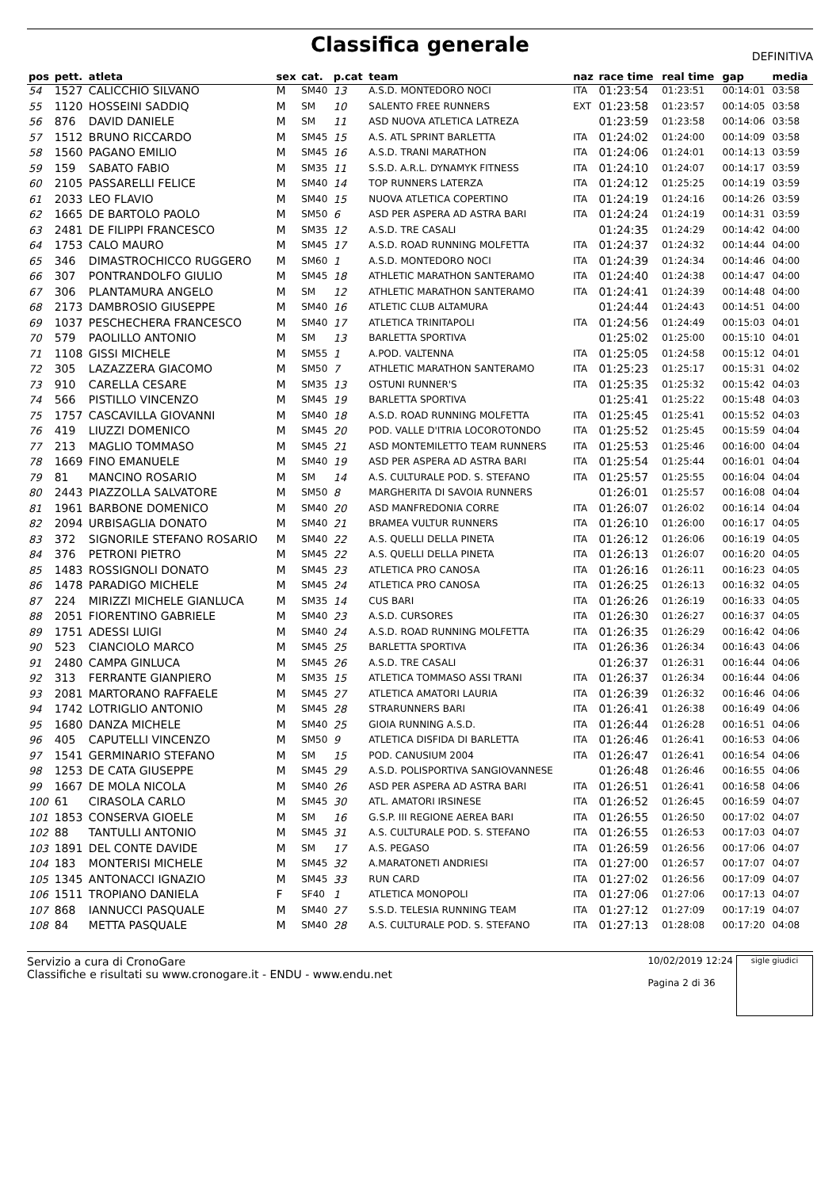Classifica generale
DEFINITIVA
| pos | pett. | atleta | sex | cat. | p.cat | team | naz | race time | real time | gap | media |
| --- | --- | --- | --- | --- | --- | --- | --- | --- | --- | --- | --- |
| 54 | 1527 | CALICCHIO SILVANO | M | SM40 | 13 | A.S.D. MONTEDORO NOCI | ITA | 01:23:54 | 01:23:51 | 00:14:01 | 03:58 |
| 55 | 1120 | HOSSEINI SADDIQ | M | SM | 10 | SALENTO FREE RUNNERS | EXT | 01:23:58 | 01:23:57 | 00:14:05 | 03:58 |
| 56 | 876 | DAVID DANIELE | M | SM | 11 | ASD NUOVA ATLETICA LATREZA | | 01:23:59 | 01:23:58 | 00:14:06 | 03:58 |
| 57 | 1512 | BRUNO RICCARDO | M | SM45 | 15 | A.S. ATL SPRINT BARLETTA | ITA | 01:24:02 | 01:24:00 | 00:14:09 | 03:58 |
| 58 | 1560 | PAGANO EMILIO | M | SM45 | 16 | A.S.D. TRANI MARATHON | ITA | 01:24:06 | 01:24:01 | 00:14:13 | 03:59 |
| 59 | 159 | SABATO FABIO | M | SM35 | 11 | S.S.D. A.R.L. DYNAMYK FITNESS | ITA | 01:24:10 | 01:24:07 | 00:14:17 | 03:59 |
| 60 | 2105 | PASSARELLI FELICE | M | SM40 | 14 | TOP RUNNERS LATERZA | ITA | 01:24:12 | 01:25:25 | 00:14:19 | 03:59 |
| 61 | 2033 | LEO FLAVIO | M | SM40 | 15 | NUOVA ATLETICA COPERTINO | ITA | 01:24:19 | 01:24:16 | 00:14:26 | 03:59 |
| 62 | 1665 | DE BARTOLO PAOLO | M | SM50 | 6 | ASD PER ASPERA AD ASTRA BARI | ITA | 01:24:24 | 01:24:19 | 00:14:31 | 03:59 |
| 63 | 2481 | DE FILIPPI FRANCESCO | M | SM35 | 12 | A.S.D. TRE CASALI | | 01:24:35 | 01:24:29 | 00:14:42 | 04:00 |
| 64 | 1753 | CALO MAURO | M | SM45 | 17 | A.S.D. ROAD RUNNING MOLFETTA | ITA | 01:24:37 | 01:24:32 | 00:14:44 | 04:00 |
| 65 | 346 | DIMASTROCHICCO RUGGERO | M | SM60 | 1 | A.S.D. MONTEDORO NOCI | ITA | 01:24:39 | 01:24:34 | 00:14:46 | 04:00 |
| 66 | 307 | PONTRANDOLFO GIULIO | M | SM45 | 18 | ATHLETIC MARATHON SANTERAMO | ITA | 01:24:40 | 01:24:38 | 00:14:47 | 04:00 |
| 67 | 306 | PLANTAMURA ANGELO | M | SM | 12 | ATHLETIC MARATHON SANTERAMO | ITA | 01:24:41 | 01:24:39 | 00:14:48 | 04:00 |
| 68 | 2173 | DAMBROSIO GIUSEPPE | M | SM40 | 16 | ATLETIC CLUB ALTAMURA | | 01:24:44 | 01:24:43 | 00:14:51 | 04:00 |
| 69 | 1037 | PESCHECHERA FRANCESCO | M | SM40 | 17 | ATLETICA TRINITAPOLI | ITA | 01:24:56 | 01:24:49 | 00:15:03 | 04:01 |
| 70 | 579 | PAOLILLO ANTONIO | M | SM | 13 | BARLETTA SPORTIVA | | 01:25:02 | 01:25:00 | 00:15:10 | 04:01 |
| 71 | 1108 | GISSI MICHELE | M | SM55 | 1 | A.POD. VALTENNA | ITA | 01:25:05 | 01:24:58 | 00:15:12 | 04:01 |
| 72 | 305 | LAZAZZERA GIACOMO | M | SM50 | 7 | ATHLETIC MARATHON SANTERAMO | ITA | 01:25:23 | 01:25:17 | 00:15:31 | 04:02 |
| 73 | 910 | CARELLA CESARE | M | SM35 | 13 | OSTUNI RUNNER'S | ITA | 01:25:35 | 01:25:32 | 00:15:42 | 04:03 |
| 74 | 566 | PISTILLO VINCENZO | M | SM45 | 19 | BARLETTA SPORTIVA | | 01:25:41 | 01:25:22 | 00:15:48 | 04:03 |
| 75 | 1757 | CASCAVILLA GIOVANNI | M | SM40 | 18 | A.S.D. ROAD RUNNING MOLFETTA | ITA | 01:25:45 | 01:25:41 | 00:15:52 | 04:03 |
| 76 | 419 | LIUZZI DOMENICO | M | SM45 | 20 | POD. VALLE D'ITRIA LOCOROTONDO | ITA | 01:25:52 | 01:25:45 | 00:15:59 | 04:04 |
| 77 | 213 | MAGLIO TOMMASO | M | SM45 | 21 | ASD MONTEMILETTO TEAM RUNNERS | ITA | 01:25:53 | 01:25:46 | 00:16:00 | 04:04 |
| 78 | 1669 | FINO EMANUELE | M | SM40 | 19 | ASD PER ASPERA AD ASTRA BARI | ITA | 01:25:54 | 01:25:44 | 00:16:01 | 04:04 |
| 79 | 81 | MANCINO ROSARIO | M | SM | 14 | A.S. CULTURALE POD. S. STEFANO | ITA | 01:25:57 | 01:25:55 | 00:16:04 | 04:04 |
| 80 | 2443 | PIAZZOLLA SALVATORE | M | SM50 | 8 | MARGHERITA DI SAVOIA RUNNERS | | 01:26:01 | 01:25:57 | 00:16:08 | 04:04 |
| 81 | 1961 | BARBONE DOMENICO | M | SM40 | 20 | ASD MANFREDONIA CORRE | ITA | 01:26:07 | 01:26:02 | 00:16:14 | 04:04 |
| 82 | 2094 | URBISAGLIA DONATO | M | SM40 | 21 | BRAMEA VULTUR RUNNERS | ITA | 01:26:10 | 01:26:00 | 00:16:17 | 04:05 |
| 83 | 372 | SIGNORILE STEFANO ROSARIO | M | SM40 | 22 | A.S. QUELLI DELLA PINETA | ITA | 01:26:12 | 01:26:06 | 00:16:19 | 04:05 |
| 84 | 376 | PETRONI PIETRO | M | SM45 | 22 | A.S. QUELLI DELLA PINETA | ITA | 01:26:13 | 01:26:07 | 00:16:20 | 04:05 |
| 85 | 1483 | ROSSIGNOLI DONATO | M | SM45 | 23 | ATLETICA PRO CANOSA | ITA | 01:26:16 | 01:26:11 | 00:16:23 | 04:05 |
| 86 | 1478 | PARADIGO MICHELE | M | SM45 | 24 | ATLETICA PRO CANOSA | ITA | 01:26:25 | 01:26:13 | 00:16:32 | 04:05 |
| 87 | 224 | MIRIZZI MICHELE GIANLUCA | M | SM35 | 14 | CUS BARI | ITA | 01:26:26 | 01:26:19 | 00:16:33 | 04:05 |
| 88 | 2051 | FIORENTINO GABRIELE | M | SM40 | 23 | A.S.D. CURSORES | ITA | 01:26:30 | 01:26:27 | 00:16:37 | 04:05 |
| 89 | 1751 | ADESSI LUIGI | M | SM40 | 24 | A.S.D. ROAD RUNNING MOLFETTA | ITA | 01:26:35 | 01:26:29 | 00:16:42 | 04:06 |
| 90 | 523 | CIANCIOLO MARCO | M | SM45 | 25 | BARLETTA SPORTIVA | ITA | 01:26:36 | 01:26:34 | 00:16:43 | 04:06 |
| 91 | 2480 | CAMPA GINLUCA | M | SM45 | 26 | A.S.D. TRE CASALI | | 01:26:37 | 01:26:31 | 00:16:44 | 04:06 |
| 92 | 313 | FERRANTE GIANPIERO | M | SM35 | 15 | ATLETICA TOMMASO ASSI TRANI | ITA | 01:26:37 | 01:26:34 | 00:16:44 | 04:06 |
| 93 | 2081 | MARTORANO RAFFAELE | M | SM45 | 27 | ATLETICA AMATORI LAURIA | ITA | 01:26:39 | 01:26:32 | 00:16:46 | 04:06 |
| 94 | 1742 | LOTRIGLIO ANTONIO | M | SM45 | 28 | STRARUNNERS BARI | ITA | 01:26:41 | 01:26:38 | 00:16:49 | 04:06 |
| 95 | 1680 | DANZA MICHELE | M | SM40 | 25 | GIOIA RUNNING A.S.D. | ITA | 01:26:44 | 01:26:28 | 00:16:51 | 04:06 |
| 96 | 405 | CAPUTELLI VINCENZO | M | SM50 | 9 | ATLETICA DISFIDA DI BARLETTA | ITA | 01:26:46 | 01:26:41 | 00:16:53 | 04:06 |
| 97 | 1541 | GERMINARIO STEFANO | M | SM | 15 | POD. CANUSIUM 2004 | ITA | 01:26:47 | 01:26:41 | 00:16:54 | 04:06 |
| 98 | 1253 | DE CATA GIUSEPPE | M | SM45 | 29 | A.S.D. POLISPORTIVA SANGIOVANNESE | | 01:26:48 | 01:26:46 | 00:16:55 | 04:06 |
| 99 | 1667 | DE MOLA NICOLA | M | SM40 | 26 | ASD PER ASPERA AD ASTRA BARI | ITA | 01:26:51 | 01:26:41 | 00:16:58 | 04:06 |
| 100 | 61 | CIRASOLA CARLO | M | SM45 | 30 | ATL. AMATORI IRSINESE | ITA | 01:26:52 | 01:26:45 | 00:16:59 | 04:07 |
| 101 | 1853 | CONSERVA GIOELE | M | SM | 16 | G.S.P. III REGIONE AEREA BARI | ITA | 01:26:55 | 01:26:50 | 00:17:02 | 04:07 |
| 102 | 88 | TANTULLI ANTONIO | M | SM45 | 31 | A.S. CULTURALE POD. S. STEFANO | ITA | 01:26:55 | 01:26:53 | 00:17:03 | 04:07 |
| 103 | 1891 | DEL CONTE DAVIDE | M | SM | 17 | A.S. PEGASO | ITA | 01:26:59 | 01:26:56 | 00:17:06 | 04:07 |
| 104 | 183 | MONTERISI MICHELE | M | SM45 | 32 | A.MARATONETI ANDRIESI | ITA | 01:27:00 | 01:26:57 | 00:17:07 | 04:07 |
| 105 | 1345 | ANTONACCI IGNAZIO | M | SM45 | 33 | RUN CARD | ITA | 01:27:02 | 01:26:56 | 00:17:09 | 04:07 |
| 106 | 1511 | TROPIANO DANIELA | F | SF40 | 1 | ATLETICA MONOPOLI | ITA | 01:27:06 | 01:27:06 | 00:17:13 | 04:07 |
| 107 | 868 | IANNUCCI PASQUALE | M | SM40 | 27 | S.S.D. TELESIA RUNNING TEAM | ITA | 01:27:12 | 01:27:09 | 00:17:19 | 04:07 |
| 108 | 84 | METTA PASQUALE | M | SM40 | 28 | A.S. CULTURALE POD. S. STEFANO | ITA | 01:27:13 | 01:28:08 | 00:17:20 | 04:08 |
Servizio a cura di CronoGare
Classifiche e risultati su www.cronogare.it - ENDU - www.endu.net
10/02/2019 12:24
Pagina 2 di 36
sigle giudici